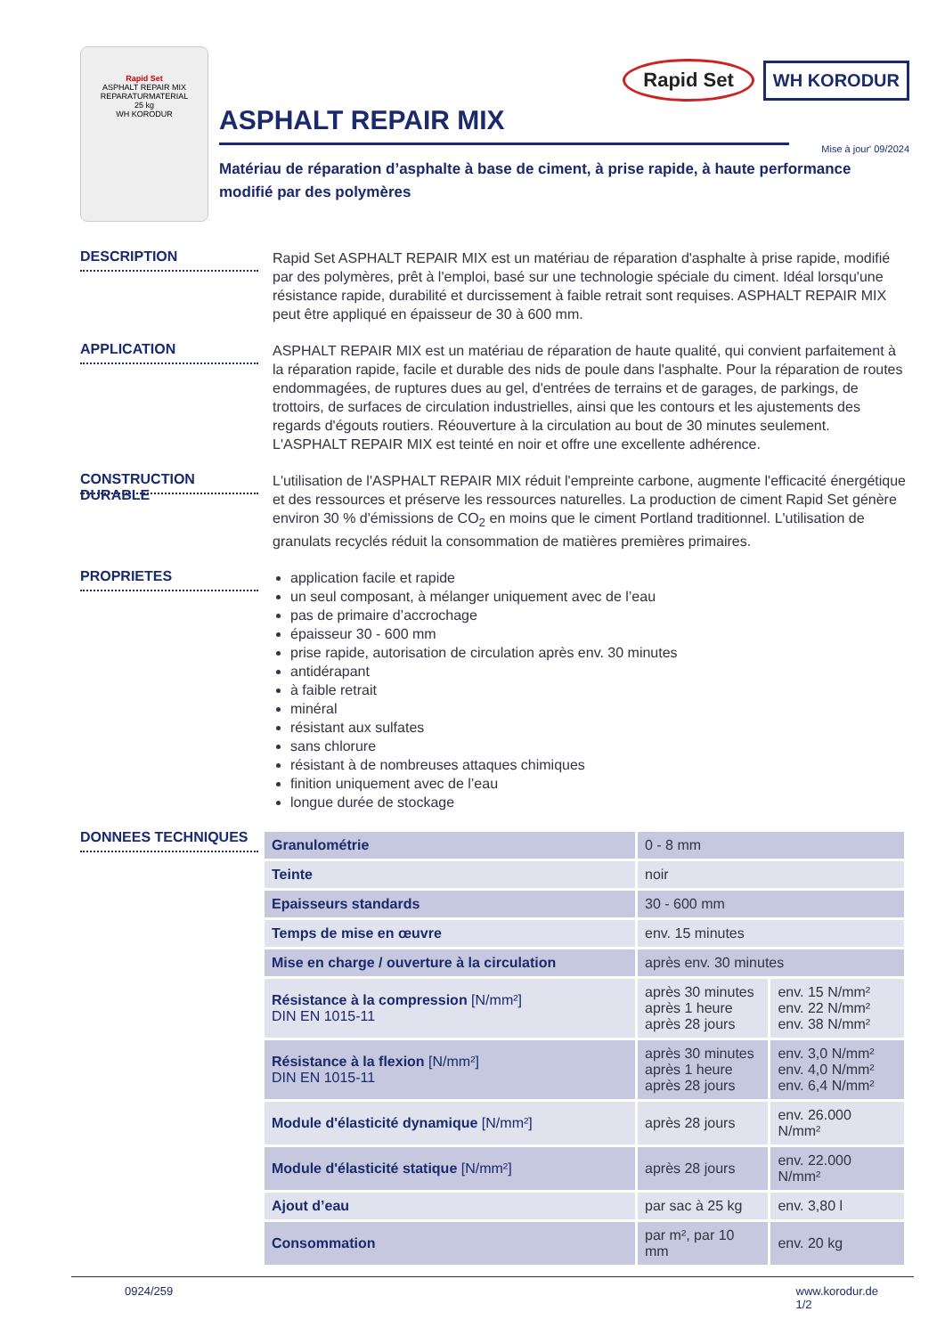Rapid Set
ASPHALT REPAIR MIX
REPARATURMATERIAL
25 kg
WH KORODUR
Rapid Set WH KORODUR
ASPHALT REPAIR MIX
Mise à jour' 09/2024
Matériau de réparation d’asphalte à base de ciment, à prise rapide, à haute performance
modifié par des polymères
DESCRIPTION
Rapid Set ASPHALT REPAIR MIX est un matériau de réparation d'asphalte à prise rapide, modifié par des polymères, prêt à l'emploi, basé sur une technologie spéciale du ciment. Idéal lorsqu'une résistance rapide, durabilité et durcissement à faible retrait sont requises. ASPHALT REPAIR MIX peut être appliqué en épaisseur de 30 à 600 mm.
APPLICATION
ASPHALT REPAIR MIX est un matériau de réparation de haute qualité, qui convient parfaitement à la réparation rapide, facile et durable des nids de poule dans l'asphalte. Pour la réparation de routes endommagées, de ruptures dues au gel, d'entrées de terrains et de garages, de parkings, de trottoirs, de surfaces de circulation industrielles, ainsi que les contours et les ajustements des regards d'égouts routiers. Réouverture à la circulation au bout de 30 minutes seulement.
L'ASPHALT REPAIR MIX est teinté en noir et offre une excellente adhérence.
CONSTRUCTION DURABLE
L'utilisation de l'ASPHALT REPAIR MIX réduit l'empreinte carbone, augmente l'efficacité énergétique et des ressources et préserve les ressources naturelles. La production de ciment Rapid Set génère environ 30 % d'émissions de CO<sub>2</sub> en moins que le ciment Portland traditionnel. L'utilisation de granulats recyclés réduit la consommation de matières premières primaires.
PROPRIETES
application facile et rapide
un seul composant, à mélanger uniquement avec de l’eau
pas de primaire d’accrochage
épaisseur 30 - 600 mm
prise rapide, autorisation de circulation après env. 30 minutes
antidérapant
à faible retrait
minéral
résistant aux sulfates
sans chlorure
résistant à de nombreuses attaques chimiques
finition uniquement avec de l’eau
longue durée de stockage
DONNEES TECHNIQUES
| Granulométrie | 0 - 8 mm | |
| Teinte | noir | |
| Epaisseurs standards | 30 - 600 mm | |
| Temps de mise en œuvre | env. 15 minutes | |
| Mise en charge / ouverture à la circulation | après env. 30 minutes | |
| Résistance à la compression [N/mm²] DIN EN 1015-11 | après 30 minutes après 1 heure après 28 jours | env. 15 N/mm² env. 22 N/mm² env. 38 N/mm² |
| Résistance à la flexion [N/mm²] DIN EN 1015-11 | après 30 minutes après 1 heure après 28 jours | env. 3,0 N/mm² env. 4,0 N/mm² env. 6,4 N/mm² |
| Module d'élasticité dynamique [N/mm²] | après 28 jours | env. 26.000 N/mm² |
| Module d'élasticité statique [N/mm²] | après 28 jours | env. 22.000 N/mm² |
| Ajout d’eau | par sac à 25 kg | env. 3,80 l |
| Consommation | par m², par 10 mm | env. 20 kg |
0924/259 www.korodur.de
1/2